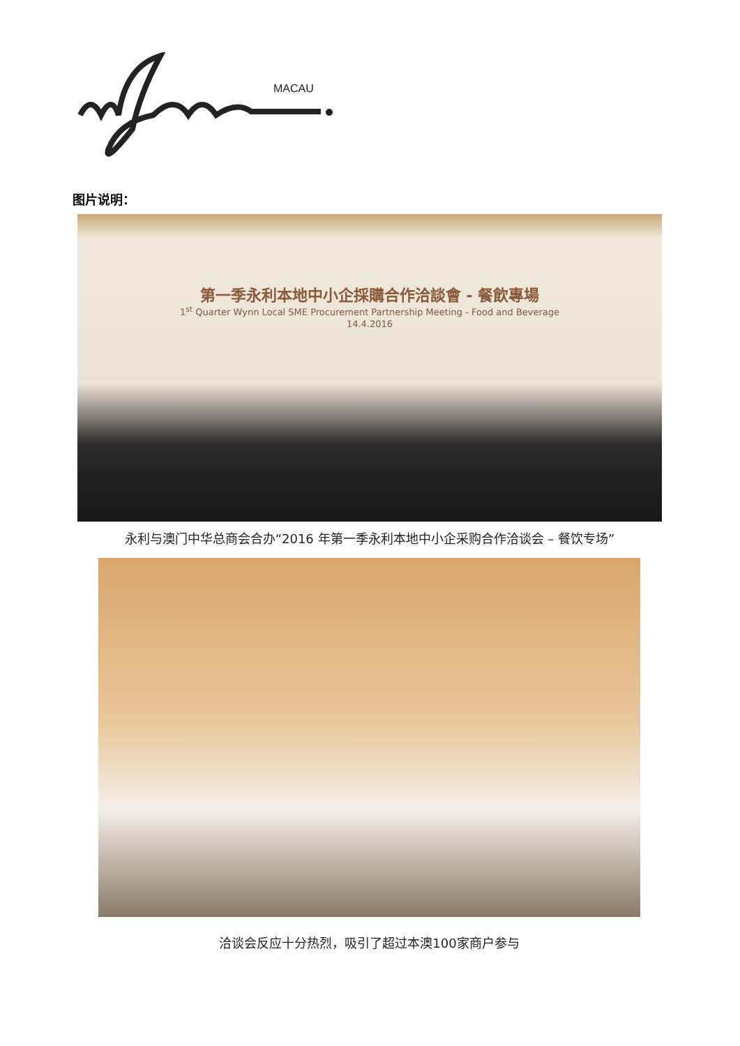MACAU
图片说明：
第一季永利本地中小企採購合作洽談會 - 餐飲專場
1<sup>st</sup> Quarter Wynn Local SME Procurement Partnership Meeting - Food and Beverage
14.4.2016
永利与澳门中华总商会合办“2016 年第一季永利本地中小企采购合作洽谈会 – 餐饮专场”
洽谈会反应十分热烈，吸引了超过本澳100家商户参与